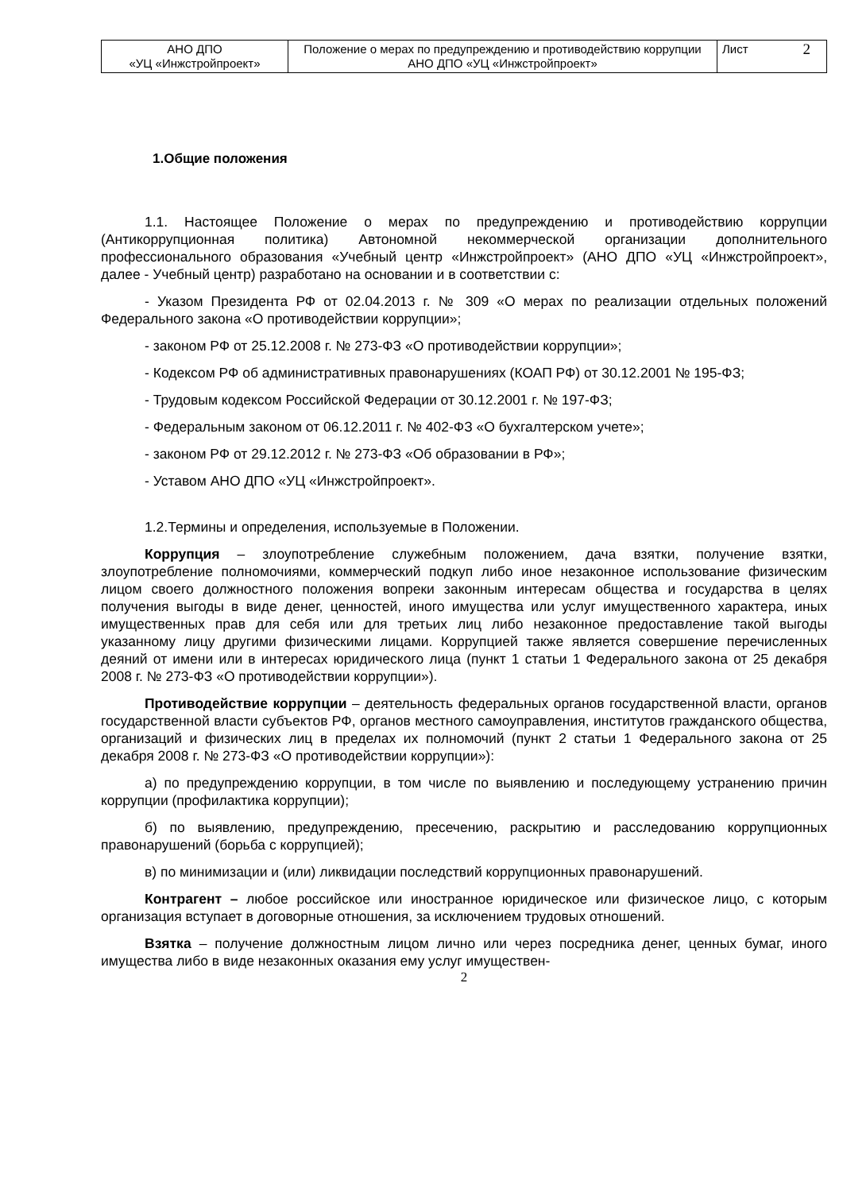| АНО ДПО «УЦ «Инжстройпроект» | Положение о мерах по предупреждению и противодействию коррупции АНО ДПО «УЦ «Инжстройпроект» | Лист 2 |
1.Общие положения
1.1. Настоящее Положение о мерах по предупреждению и противодействию коррупции (Антикоррупционная политика) Автономной некоммерческой организации дополнительного профессионального образования «Учебный центр «Инжстройпроект» (АНО ДПО «УЦ «Инжстройпроект», далее - Учебный центр) разработано на основании и в соответствии с:
- Указом Президента РФ от 02.04.2013 г. № 309 «О мерах по реализации отдельных положений Федерального закона «О противодействии коррупции»;
- законом РФ от 25.12.2008 г. № 273-ФЗ «О противодействии коррупции»;
- Кодексом РФ об административных правонарушениях (КОАП РФ) от 30.12.2001 № 195-ФЗ;
- Трудовым кодексом Российской Федерации от 30.12.2001 г. № 197-ФЗ;
- Федеральным законом от 06.12.2011 г. № 402-ФЗ «О бухгалтерском учете»;
- законом РФ от 29.12.2012 г. № 273-ФЗ «Об образовании в РФ»;
- Уставом АНО ДПО «УЦ «Инжстройпроект».
1.2.Термины и определения, используемые в Положении.
Коррупция – злоупотребление служебным положением, дача взятки, получение взятки, злоупотребление полномочиями, коммерческий подкуп либо иное незаконное использование физическим лицом своего должностного положения вопреки законным интересам общества и государства в целях получения выгоды в виде денег, ценностей, иного имущества или услуг имущественного характера, иных имущественных прав для себя или для третьих лиц либо незаконное предоставление такой выгоды указанному лицу другими физическими лицами. Коррупцией также является совершение перечисленных деяний от имени или в интересах юридического лица (пункт 1 статьи 1 Федерального закона от 25 декабря 2008 г. № 273-ФЗ «О противодействии коррупции»).
Противодействие коррупции – деятельность федеральных органов государственной власти, органов государственной власти субъектов РФ, органов местного самоуправления, институтов гражданского общества, организаций и физических лиц в пределах их полномочий (пункт 2 статьи 1 Федерального закона от 25 декабря 2008 г. № 273-ФЗ «О противодействии коррупции»):
а) по предупреждению коррупции, в том числе по выявлению и последующему устранению причин коррупции (профилактика коррупции);
б) по выявлению, предупреждению, пресечению, раскрытию и расследованию коррупционных правонарушений (борьба с коррупцией);
в) по минимизации и (или) ликвидации последствий коррупционных правонарушений.
Контрагент – любое российское или иностранное юридическое или физическое лицо, с которым организация вступает в договорные отношения, за исключением трудовых отношений.
Взятка – получение должностным лицом лично или через посредника денег, ценных бумаг, иного имущества либо в виде незаконных оказания ему услуг имуществен-
2